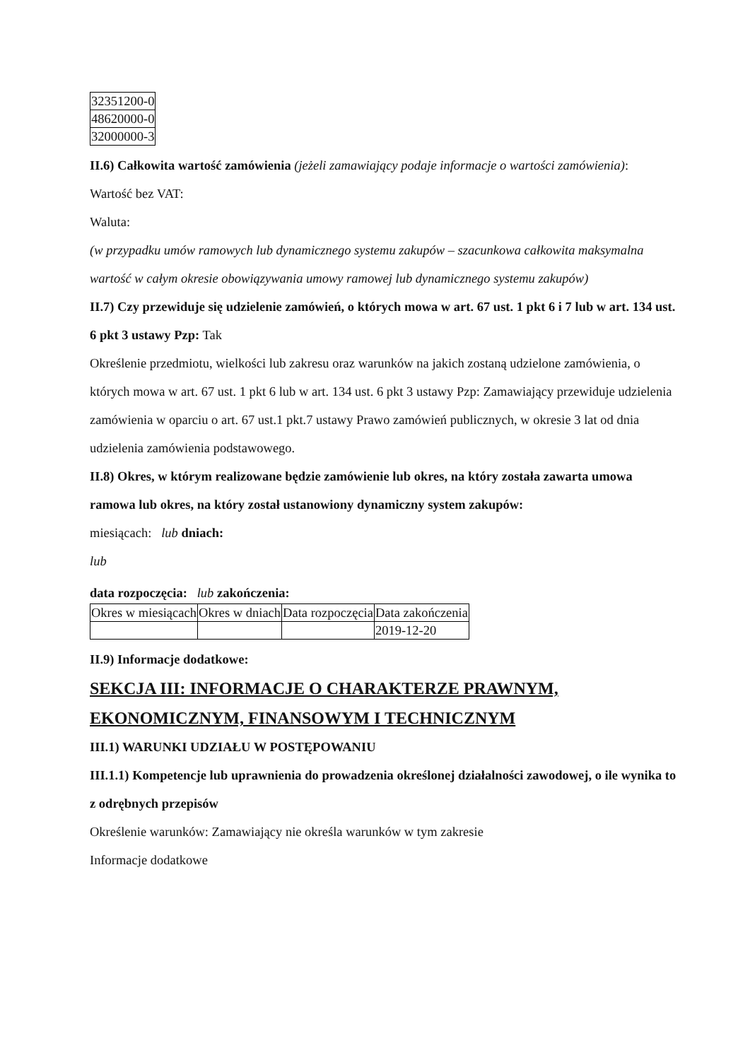| 32351200-0 |
| 48620000-0 |
| 32000000-3 |
II.6) Całkowita wartość zamówienia (jeżeli zamawiający podaje informacje o wartości zamówienia):
Wartość bez VAT:
Waluta:
(w przypadku umów ramowych lub dynamicznego systemu zakupów – szacunkowa całkowita maksymalna wartość w całym okresie obowiązywania umowy ramowej lub dynamicznego systemu zakupów)
II.7) Czy przewiduje się udzielenie zamówień, o których mowa w art. 67 ust. 1 pkt 6 i 7 lub w art. 134 ust. 6 pkt 3 ustawy Pzp: Tak
Określenie przedmiotu, wielkości lub zakresu oraz warunków na jakich zostaną udzielone zamówienia, o których mowa w art. 67 ust. 1 pkt 6 lub w art. 134 ust. 6 pkt 3 ustawy Pzp: Zamawiający przewiduje udzielenia zamówienia w oparciu o art. 67 ust.1 pkt.7 ustawy Prawo zamówień publicznych, w okresie 3 lat od dnia udzielenia zamówienia podstawowego.
II.8) Okres, w którym realizowane będzie zamówienie lub okres, na który została zawarta umowa ramowa lub okres, na który został ustanowiony dynamiczny system zakupów:
miesiącach: lub dniach:
lub
data rozpoczęcia: lub zakończenia:
| Okres w miesiącach | Okres w dniach | Data rozpoczęcia | Data zakończenia |
| | | | 2019-12-20 |
II.9) Informacje dodatkowe:
SEKCJA III: INFORMACJE O CHARAKTERZE PRAWNYM, EKONOMICZNYM, FINANSOWYM I TECHNICZNYM
III.1) WARUNKI UDZIAŁU W POSTĘPOWANIU
III.1.1) Kompetencje lub uprawnienia do prowadzenia określonej działalności zawodowej, o ile wynika to z odrębnych przepisów
Określenie warunków: Zamawiający nie określa warunków w tym zakresie
Informacje dodatkowe